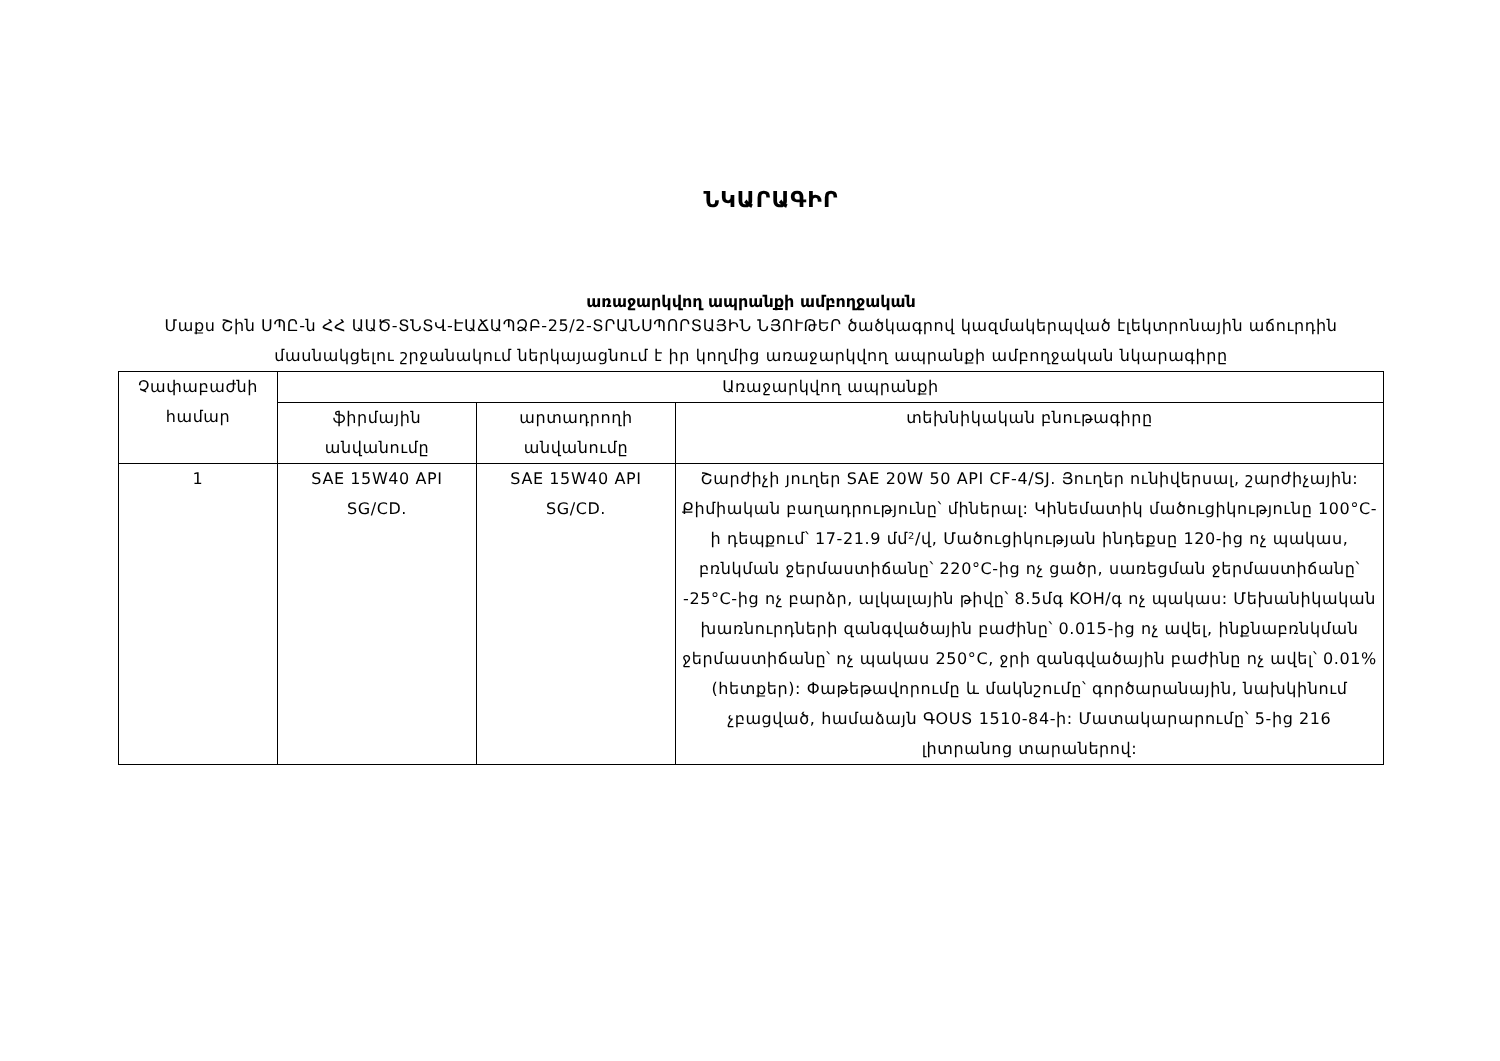ՆԿԱՐԱԳԻՐ
առաջարկվող ապրանքի ամբողջական
Մաքս Շին ՍՊԸ-ն ՀՀ ԱԱԾ-ՏՆՏՎ-ԷԱՃԱՊՁԲ-25/2-ՏՐԱՆՍՊՈՐՏԱՅԻՆ ՆՅՈՒԹԵՐ ծածկագրով կազմակերպված էլեկտրոնային աճուրդին մասնակցելու շրջանակում ներկայացնում է իր կողմից առաջարկվող ապրանքի ամբողջական նկարագիրը
| Չափաբաժնի համար | Առաջարկվող ապրանքի | | |
| --- | --- | --- | --- |
| | ֆիրմային անվանումը | արտադրողի անվանումը | տեխնիկական բնութագիրը |
| 1 | SAE 15W40 API SG/CD. | SAE 15W40 API SG/CD. | Շարժիչի յուղեր SAE 20W 50 API CF-4/SJ. Յուղեր ունիվերսալ, շարժիչային: Քիմիական բաղադրությունը՝ միներալ: Կինեմատիկ մածուցիկությունը 100°C-ի դեպքում՝ 17-21.9 մմ²/վ, Մածուցիկության ինդեքսը 120-ից ոչ պակաս, բռնկման ջերմաստիճանը՝ 220°C-ից ոչ ցածր, սառեցման ջերմաստիճանը՝ -25°C-ից ոչ բարձր, ալկալային թիվը՝ 8.5մգ KOH/գ ոչ պակաս: Մեխանիկական խառնուրդների զանգվածային բաժինը՝ 0.015-ից ոչ ավել, ինքնաբռնկման ջերմաստիճանը՝ ոչ պակաս 250°C, ջրի զանգվածային բաժինը ոչ ավել՝ 0.01% (հետքեր): Փաթեթավորումը և մակնշումը՝ գործարանային, նախկինում չբացված, համաձայն ԳՕՍՏ 1510-84-ի: Մատակարարումը՝ 5-ից 216 լիտրանոց տարաներով: |